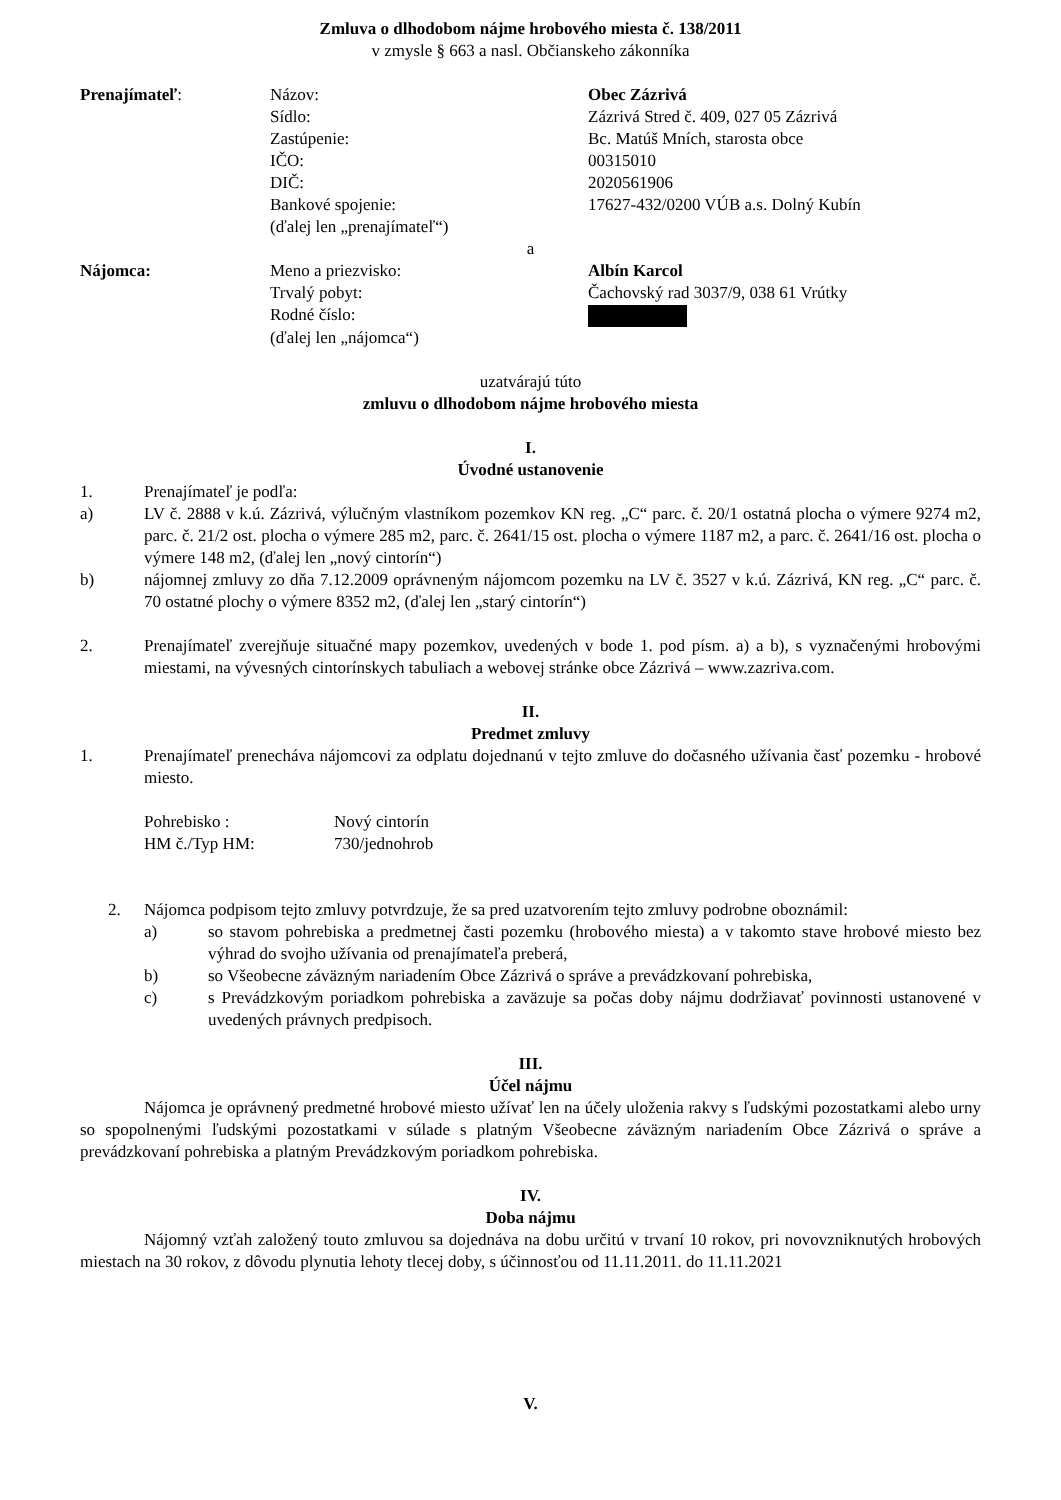Zmluva o dlhodobom nájme hrobového miesta č. 138/2011
v zmysle § 663 a nasl. Občianskeho zákonníka
Prenajímateľ: Názov: Obec Zázrivá
Sídlo: Zázrivá Stred č. 409, 027 05 Zázrivá
Zastúpenie: Bc. Matúš Mních, starosta obce
IČO: 00315010
DIČ: 2020561906
Bankové spojenie: 17627-432/0200 VÚB a.s. Dolný Kubín
(ďalej len „prenajímateľ“)
a
Nájomca: Meno a priezvisko: Albín Karcol
Trvalý pobyt: Čachovský rad 3037/9, 038 61 Vrútky
Rodné číslo:
(ďalej len „nájomca“)
uzatvárajú túto
zmluvu o dlhodobom nájme hrobového miesta
I.
Úvodné ustanovenie
1. Prenajímateľ je podľa:
a) LV č. 2888 v k.ú. Zázrivá, výlučným vlastníkom pozemkov KN reg. „C“ parc. č. 20/1 ostatná plocha o výmere 9274 m2, parc. č. 21/2 ost. plocha o výmere 285 m2, parc. č. 2641/15 ost. plocha o výmere 1187 m2, a parc. č. 2641/16 ost. plocha o výmere 148 m2, (ďalej len „nový cintorín“)
b) nájomnej zmluvy zo dňa 7.12.2009 oprávneným nájomcom pozemku na LV č. 3527 v k.ú. Zázrivá, KN reg. „C“ parc. č. 70 ostatné plochy o výmere 8352 m2, (ďalej len „starý cintorín“)
2. Prenajímateľ zverejňuje situačné mapy pozemkov, uvedených v bode 1. pod písm. a) a b), s vyznačenými hrobovými miestami, na vývesných cintorínskych tabuliach a webovej stránke obce Zázrivá – www.zazriva.com.
II.
Predmet zmluvy
1. Prenajímateľ prenecháva nájomcovi za odplatu dojednanú v tejto zmluve do dočasného užívania časť pozemku - hrobové miesto.
Pohrebisko : Nový cintorín
HM č./Typ HM: 730/jednohrob
2. Nájomca podpisom tejto zmluvy potvrdzuje, že sa pred uzatvorením tejto zmluvy podrobne oboznámil:
a) so stavom pohrebiska a predmetnej časti pozemku (hrobového miesta) a v takomto stave hrobové miesto bez výhrad do svojho užívania od prenajímateľa preberá,
b) so Všeobecne záväzným nariadením Obce Zázrivá o správe a prevádzkovaní pohrebiska,
c) s Prevádzkovým poriadkom pohrebiska a zaväzuje sa počas doby nájmu dodržiavať povinnosti ustanovené v uvedených právnych predpisoch.
III.
Účel nájmu
Nájomca je oprávnený predmetné hrobové miesto užívať len na účely uloženia rakvy s ľudskými pozostatkami alebo urny so spopolnenými ľudskými pozostatkami v súlade s platným Všeobecne záväzným nariadením Obce Zázrivá o správe a prevádzkovaní pohrebiska a platným Prevádzkovým poriadkom pohrebiska.
IV.
Doba nájmu
Nájomný vzťah založený touto zmluvou sa dojednáva na dobu určitú v trvaní 10 rokov, pri novovzniknutých hrobových miestach na 30 rokov, z dôvodu plynutia lehoty tlecej doby, s účinnosťou od 11.11.2011. do 11.11.2021
V.